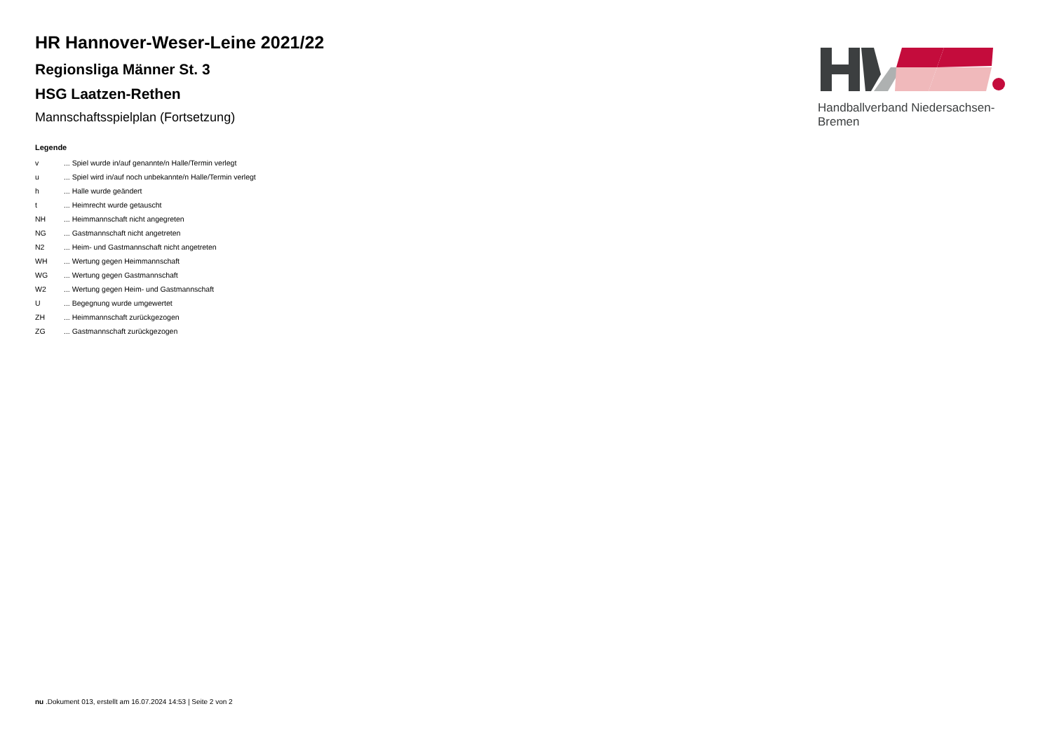Handballverband Niedersachsen-Bremen
HR Hannover-Weser-Leine 2021/22
Regionsliga Männer St. 3
HSG Laatzen-Rethen
Mannschaftsspielplan (Fortsetzung)
Legende
| v | ... Spiel wurde in/auf genannte/n Halle/Termin verlegt |
| u | ... Spiel wird in/auf noch unbekannte/n Halle/Termin verlegt |
| h | ... Halle wurde geändert |
| t | ... Heimrecht wurde getauscht |
| NH | ... Heimmannschaft nicht angegreten |
| NG | ... Gastmannschaft nicht angetreten |
| N2 | ... Heim- und Gastmannschaft nicht angetreten |
| WH | ... Wertung gegen Heimmannschaft |
| WG | ... Wertung gegen Gastmannschaft |
| W2 | ... Wertung gegen Heim- und Gastmannschaft |
| U | ... Begegnung wurde umgewertet |
| ZH | ... Heimmannschaft zurückgezogen |
| ZG | ... Gastmannschaft zurückgezogen |
nu .Dokument 013, erstellt am 16.07.2024 14:53 | Seite 2 von 2